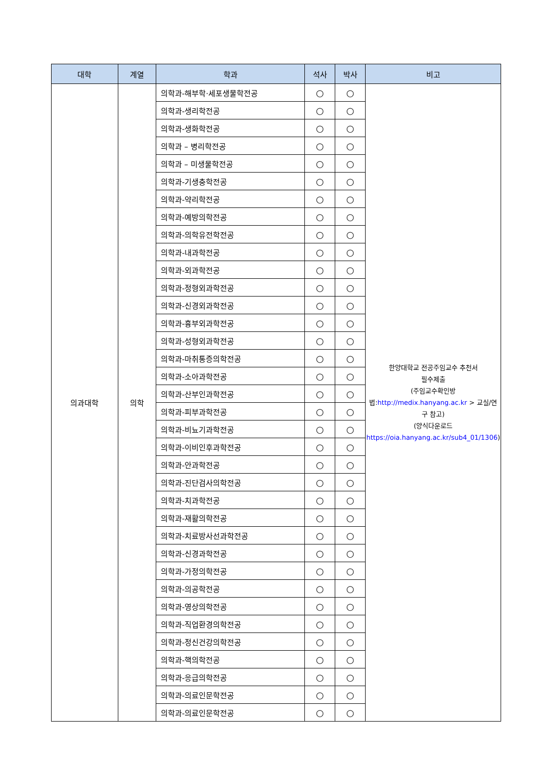| 대학 | 계열 | 학과 | 석사 | 박사 | 비고 |
| --- | --- | --- | --- | --- | --- |
| 의과대학 | 의학 | 의학과-해부학·세포생물학전공 | ○ | ○ | 한양대학교 전공주임교수 추천서 필수제출 (주임교수확인방법: http://medix.hanyang.ac.kr > 교실/연구 참고) (양식다운로드 https://oia.hanyang.ac.kr/sub4_01/1306 ) |
| | | 의학과-생리학전공 | ○ | ○ | |
| | | 의학과-생화학전공 | ○ | ○ | |
| | | 의학과 – 병리학전공 | ○ | ○ | |
| | | 의학과 – 미생물학전공 | ○ | ○ | |
| | | 의학과-기생충학전공 | ○ | ○ | |
| | | 의학과-약리학전공 | ○ | ○ | |
| | | 의학과-예방의학전공 | ○ | ○ | |
| | | 의학과-의학유전학전공 | ○ | ○ | |
| | | 의학과-내과학전공 | ○ | ○ | |
| | | 의학과-외과학전공 | ○ | ○ | |
| | | 의학과-정형외과학전공 | ○ | ○ | |
| | | 의학과-신경외과학전공 | ○ | ○ | |
| | | 의학과-흉부외과학전공 | ○ | ○ | |
| | | 의학과-성형외과학전공 | ○ | ○ | |
| | | 의학과-마취통증의학전공 | ○ | ○ | |
| | | 의학과-소아과학전공 | ○ | ○ | |
| | | 의학과-산부인과학전공 | ○ | ○ | |
| | | 의학과-피부과학전공 | ○ | ○ | |
| | | 의학과-비뇨기과학전공 | ○ | ○ | |
| | | 의학과-이비인후과학전공 | ○ | ○ | |
| | | 의학과-안과학전공 | ○ | ○ | |
| | | 의학과-진단검사의학전공 | ○ | ○ | |
| | | 의학과-치과학전공 | ○ | ○ | |
| | | 의학과-재활의학전공 | ○ | ○ | |
| | | 의학과-치료방사선과학전공 | ○ | ○ | |
| | | 의학과-신경과학전공 | ○ | ○ | |
| | | 의학과-가정의학전공 | ○ | ○ | |
| | | 의학과-의공학전공 | ○ | ○ | |
| | | 의학과-영상의학전공 | ○ | ○ | |
| | | 의학과-직업환경의학전공 | ○ | ○ | |
| | | 의학과-정신건강의학전공 | ○ | ○ | |
| | | 의학과-핵의학전공 | ○ | ○ | |
| | | 의학과-응급의학전공 | ○ | ○ | |
| | | 의학과-의료인문학전공 | ○ | ○ | |
| | | 의학과-의료인문학전공 | ○ | ○ | |